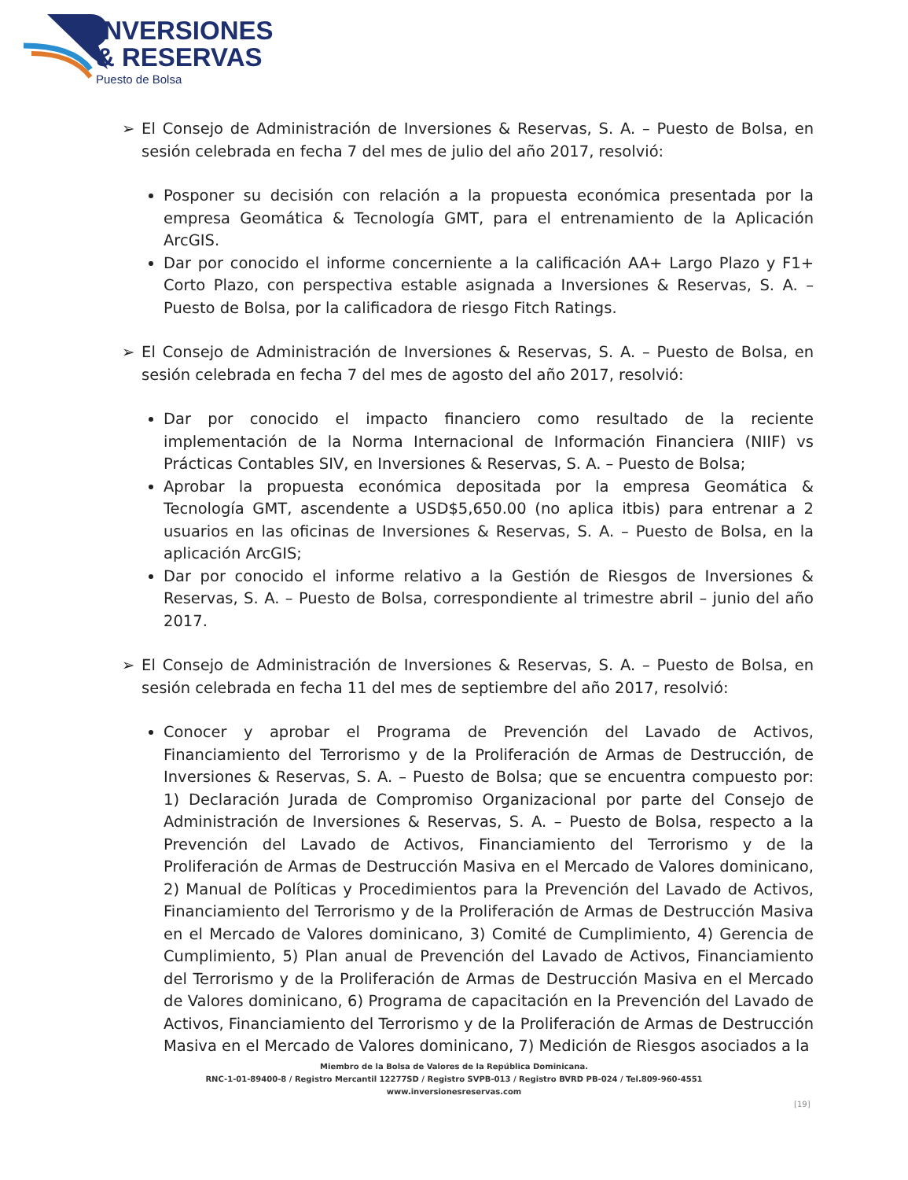INVERSIONES
& RESERVAS
Puesto de Bolsa
➢ El Consejo de Administración de Inversiones & Reservas, S. A. – Puesto de Bolsa, en sesión celebrada en fecha 7 del mes de julio del año 2017, resolvió:
Posponer su decisión con relación a la propuesta económica presentada por la empresa Geomática & Tecnología GMT, para el entrenamiento de la Aplicación ArcGIS.
Dar por conocido el informe concerniente a la calificación AA+ Largo Plazo y F1+ Corto Plazo, con perspectiva estable asignada a Inversiones & Reservas, S. A. – Puesto de Bolsa, por la calificadora de riesgo Fitch Ratings.
➢ El Consejo de Administración de Inversiones & Reservas, S. A. – Puesto de Bolsa, en sesión celebrada en fecha 7 del mes de agosto del año 2017, resolvió:
Dar por conocido el impacto financiero como resultado de la reciente implementación de la Norma Internacional de Información Financiera (NIIF) vs Prácticas Contables SIV, en Inversiones & Reservas, S. A. – Puesto de Bolsa;
Aprobar la propuesta económica depositada por la empresa Geomática & Tecnología GMT, ascendente a USD$5,650.00 (no aplica itbis) para entrenar a 2 usuarios en las oficinas de Inversiones & Reservas, S. A. – Puesto de Bolsa, en la aplicación ArcGIS;
Dar por conocido el informe relativo a la Gestión de Riesgos de Inversiones & Reservas, S. A. – Puesto de Bolsa, correspondiente al trimestre abril – junio del año 2017.
➢ El Consejo de Administración de Inversiones & Reservas, S. A. – Puesto de Bolsa, en sesión celebrada en fecha 11 del mes de septiembre del año 2017, resolvió:
Conocer y aprobar el Programa de Prevención del Lavado de Activos, Financiamiento del Terrorismo y de la Proliferación de Armas de Destrucción, de Inversiones & Reservas, S. A. – Puesto de Bolsa; que se encuentra compuesto por: 1) Declaración Jurada de Compromiso Organizacional por parte del Consejo de Administración de Inversiones & Reservas, S. A. – Puesto de Bolsa, respecto a la Prevención del Lavado de Activos, Financiamiento del Terrorismo y de la Proliferación de Armas de Destrucción Masiva en el Mercado de Valores dominicano, 2) Manual de Políticas y Procedimientos para la Prevención del Lavado de Activos, Financiamiento del Terrorismo y de la Proliferación de Armas de Destrucción Masiva en el Mercado de Valores dominicano, 3) Comité de Cumplimiento, 4) Gerencia de Cumplimiento, 5) Plan anual de Prevención del Lavado de Activos, Financiamiento del Terrorismo y de la Proliferación de Armas de Destrucción Masiva en el Mercado de Valores dominicano, 6) Programa de capacitación en la Prevención del Lavado de Activos, Financiamiento del Terrorismo y de la Proliferación de Armas de Destrucción Masiva en el Mercado de Valores dominicano, 7) Medición de Riesgos asociados a la
Miembro de la Bolsa de Valores de la República Dominicana.
RNC-1-01-89400-8 / Registro Mercantil 12277SD / Registro SVPB-013 / Registro BVRD PB-024 / Tel.809-960-4551
www.inversionesreservas.com
[19]